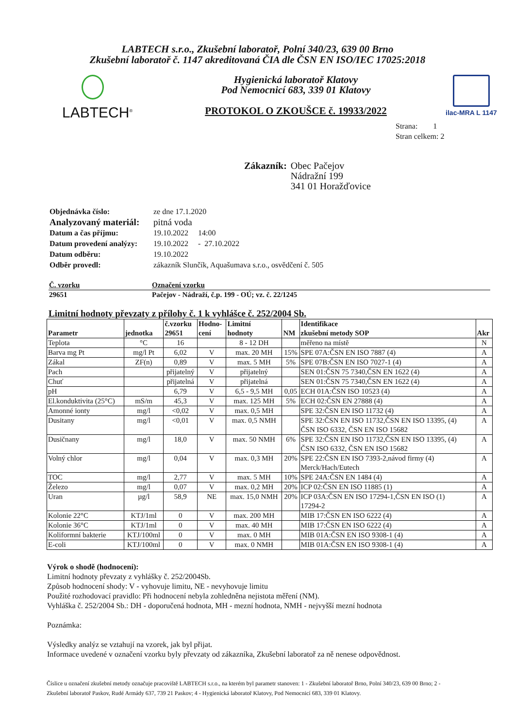LABTECH s.r.o., Zkušební laboratoř, Polní 340/23, 639 00 Brno
Zkušební laboratoř č. 1147 akreditovaná ČIA dle ČSN EN ISO/IEC 17025:2018
LABTECH<sup>®</sup>
Hygienická laboratoř Klatovy
Pod Nemocnicí 683, 339 01 Klatovy
PROTOKOL O ZKOUŠCE č. 19933/2022
ilac-MRA L 1147
Strana: 1
Stran celkem: 2
Zákazník: Obec Pačejov
Nádražní 199
341 01 Horažďovice
| Objednávka číslo: | ze dne 17.1.2020 |
| Analyzovaný materiál: | pitná voda |
| Datum a čas příjmu: | 19.10.2022 14:00 |
| Datum provedení analýzy: | 19.10.2022 - 27.10.2022 |
| Datum odběru: | 19.10.2022 |
| Odběr provedl: | zákazník Slunčík, Aquašumava s.r.o., osvědčení č. 505 |
| Č. vzorku | Označení vzorku |
| --- | --- |
| 29651 | Pačejov - Nádraží, č.p. 199 - OÚ; vz. č. 22/1245 |
Limitní hodnoty převzaty z přílohy č. 1 k vyhlášce č. 252/2004 Sb.
| Parametr | jednotka | č.vzorku 29651 | Hodno- cení | Limitní hodnoty | NM | Identifikace zkušební metody SOP | Akr |
| --- | --- | --- | --- | --- | --- | --- | --- |
| Teplota | °C | 16 | | 8 - 12 DH | | měřeno na místě | N |
| Barva mg Pt | mg/l Pt | 6,02 | V | max. 20 MH | 15% | SPE 07A:ČSN EN ISO 7887 (4) | A |
| Zákal | ZF(n) | 0,89 | V | max. 5 MH | 5% | SPE 07B:ČSN EN ISO 7027-1 (4) | A |
| Pach | | přijatelný | V | přijatelný | | SEN 01:ČSN 75 7340,ČSN EN 1622 (4) | A |
| Chuť | | přijatelná | V | přijatelná | | SEN 01:ČSN 75 7340,ČSN EN 1622 (4) | A |
| pH | | 6,79 | V | 6,5 - 9,5 MH | 0,05 | ECH 01A:ČSN ISO 10523 (4) | A |
| El.konduktivita (25°C) | mS/m | 45,3 | V | max. 125 MH | 5% | ECH 02:ČSN EN 27888 (4) | A |
| Amonné ionty | mg/l | <0,02 | V | max. 0,5 MH | | SPE 32:ČSN EN ISO 11732 (4) | A |
| Dusitany | mg/l | <0,01 | V | max. 0,5 NMH | | SPE 32:ČSN EN ISO 11732,ČSN EN ISO 13395, (4) ČSN ISO 6332, ČSN EN ISO 15682 | A |
| Dusičnany | mg/l | 18,0 | V | max. 50 NMH | 6% | SPE 32:ČSN EN ISO 11732,ČSN EN ISO 13395, (4) ČSN ISO 6332, ČSN EN ISO 15682 | A |
| Volný chlor | mg/l | 0,04 | V | max. 0,3 MH | 20% | SPE 22:ČSN EN ISO 7393-2,návod firmy (4) Merck/Hach/Eutech | A |
| TOC | mg/l | 2,77 | V | max. 5 MH | 10% | SPE 24A:ČSN EN 1484 (4) | A |
| Železo | mg/l | 0,07 | V | max. 0,2 MH | 20% | ICP 02:ČSN EN ISO 11885 (1) | A |
| Uran | µg/l | 58,9 | NE | max. 15,0 NMH | 20% | ICP 03A:ČSN EN ISO 17294-1,ČSN EN ISO (1) 17294-2 | A |
| Kolonie 22°C | KTJ/1ml | 0 | V | max. 200 MH | | MIB 17:ČSN EN ISO 6222 (4) | A |
| Kolonie 36°C | KTJ/1ml | 0 | V | max. 40 MH | | MIB 17:ČSN EN ISO 6222 (4) | A |
| Koliformní bakterie | KTJ/100ml | 0 | V | max. 0 MH | | MIB 01A:ČSN EN ISO 9308-1 (4) | A |
| E-coli | KTJ/100ml | 0 | V | max. 0 NMH | | MIB 01A:ČSN EN ISO 9308-1 (4) | A |
Výrok o shodě (hodnocení):
Limitní hodnoty převzaty z vyhlášky č. 252/2004Sb.
Způsob hodnocení shody: V - vyhovuje limitu, NE - nevyhovuje limitu
Použité rozhodovací pravidlo: Při hodnocení nebyla zohledněna nejistota měření (NM).
Vyhláška č. 252/2004 Sb.: DH - doporučená hodnota, MH - mezní hodnota, NMH - nejvyšší mezní hodnota
Poznámka:
Výsledky analýz se vztahují na vzorek, jak byl přijat.
Informace uvedené v označení vzorku byly převzaty od zákazníka, Zkušební laboratoř za ně nenese odpovědnost.
Číslice u označení zkušební metody označuje pracoviště LABTECH s.r.o., na kterém byl parametr stanoven: 1 - Zkušební laboratoř Brno, Polní 340/23, 639 00 Brno; 2 - Zkušební laboratoř Paskov, Rudé Armády 637, 739 21 Paskov; 4 - Hygienická laboratoř Klatovy, Pod Nemocnicí 683, 339 01 Klatovy.